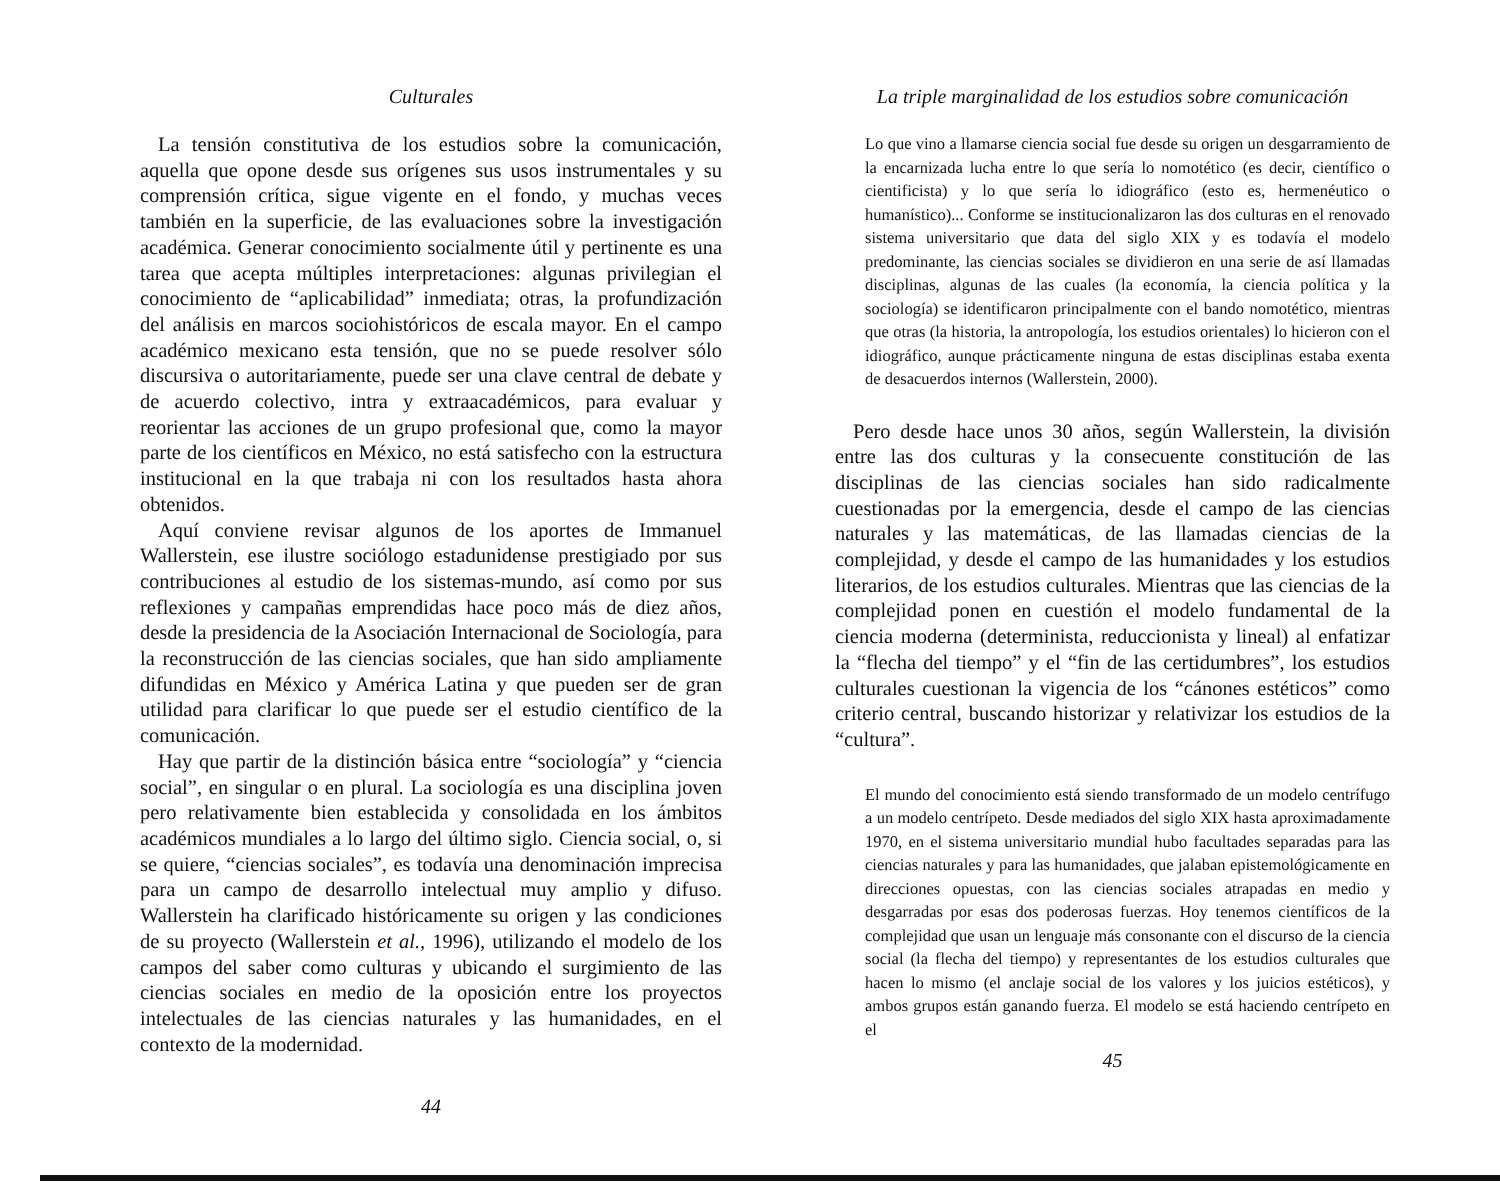Culturales
La tensión constitutiva de los estudios sobre la comunicación, aquella que opone desde sus orígenes sus usos instrumentales y su comprensión crítica, sigue vigente en el fondo, y muchas veces también en la superficie, de las evaluaciones sobre la investigación académica. Generar conocimiento socialmente útil y pertinente es una tarea que acepta múltiples interpretaciones: algunas privilegian el conocimiento de “aplicabilidad” inmediata; otras, la profundización del análisis en marcos sociohistóricos de escala mayor. En el campo académico mexicano esta tensión, que no se puede resolver sólo discursiva o autoritariamente, puede ser una clave central de debate y de acuerdo colectivo, intra y extraacadémicos, para evaluar y reorientar las acciones de un grupo profesional que, como la mayor parte de los científicos en México, no está satisfecho con la estructura institucional en la que trabaja ni con los resultados hasta ahora obtenidos.
Aquí conviene revisar algunos de los aportes de Immanuel Wallerstein, ese ilustre sociólogo estadunidense prestigiado por sus contribuciones al estudio de los sistemas-mundo, así como por sus reflexiones y campañas emprendidas hace poco más de diez años, desde la presidencia de la Asociación Internacional de Sociología, para la reconstrucción de las ciencias sociales, que han sido ampliamente difundidas en México y América Latina y que pueden ser de gran utilidad para clarificar lo que puede ser el estudio científico de la comunicación.
Hay que partir de la distinción básica entre “sociología” y “ciencia social”, en singular o en plural. La sociología es una disciplina joven pero relativamente bien establecida y consolidada en los ámbitos académicos mundiales a lo largo del último siglo. Ciencia social, o, si se quiere, “ciencias sociales”, es todavía una denominación imprecisa para un campo de desarrollo intelectual muy amplio y difuso. Wallerstein ha clarificado históricamente su origen y las condiciones de su proyecto (Wallerstein et al., 1996), utilizando el modelo de los campos del saber como culturas y ubicando el surgimiento de las ciencias sociales en medio de la oposición entre los proyectos intelectuales de las ciencias naturales y las humanidades, en el contexto de la modernidad.
44
La triple marginalidad de los estudios sobre comunicación
Lo que vino a llamarse ciencia social fue desde su origen un desgarramiento de la encarnizada lucha entre lo que sería lo nomotético (es decir, científico o cientificista) y lo que sería lo idiográfico (esto es, hermenéutico o humanístico)... Conforme se institucionalizaron las dos culturas en el renovado sistema universitario que data del siglo XIX y es todavía el modelo predominante, las ciencias sociales se dividieron en una serie de así llamadas disciplinas, algunas de las cuales (la economía, la ciencia política y la sociología) se identificaron principalmente con el bando nomotético, mientras que otras (la historia, la antropología, los estudios orientales) lo hicieron con el idiográfico, aunque prácticamente ninguna de estas disciplinas estaba exenta de desacuerdos internos (Wallerstein, 2000).
Pero desde hace unos 30 años, según Wallerstein, la división entre las dos culturas y la consecuente constitución de las disciplinas de las ciencias sociales han sido radicalmente cuestionadas por la emergencia, desde el campo de las ciencias naturales y las matemáticas, de las llamadas ciencias de la complejidad, y desde el campo de las humanidades y los estudios literarios, de los estudios culturales. Mientras que las ciencias de la complejidad ponen en cuestión el modelo fundamental de la ciencia moderna (determinista, reduccionista y lineal) al enfatizar la “flecha del tiempo” y el “fin de las certidumbres”, los estudios culturales cuestionan la vigencia de los “cánones estéticos” como criterio central, buscando historizar y relativizar los estudios de la “cultura”.
El mundo del conocimiento está siendo transformado de un modelo centrífugo a un modelo centrípeto. Desde mediados del siglo XIX hasta aproximadamente 1970, en el sistema universitario mundial hubo facultades separadas para las ciencias naturales y para las humanidades, que jalaban epistemológicamente en direcciones opuestas, con las ciencias sociales atrapadas en medio y desgarradas por esas dos poderosas fuerzas. Hoy tenemos científicos de la complejidad que usan un lenguaje más consonante con el discurso de la ciencia social (la flecha del tiempo) y representantes de los estudios culturales que hacen lo mismo (el anclaje social de los valores y los juicios estéticos), y ambos grupos están ganando fuerza. El modelo se está haciendo centrípeto en el
45